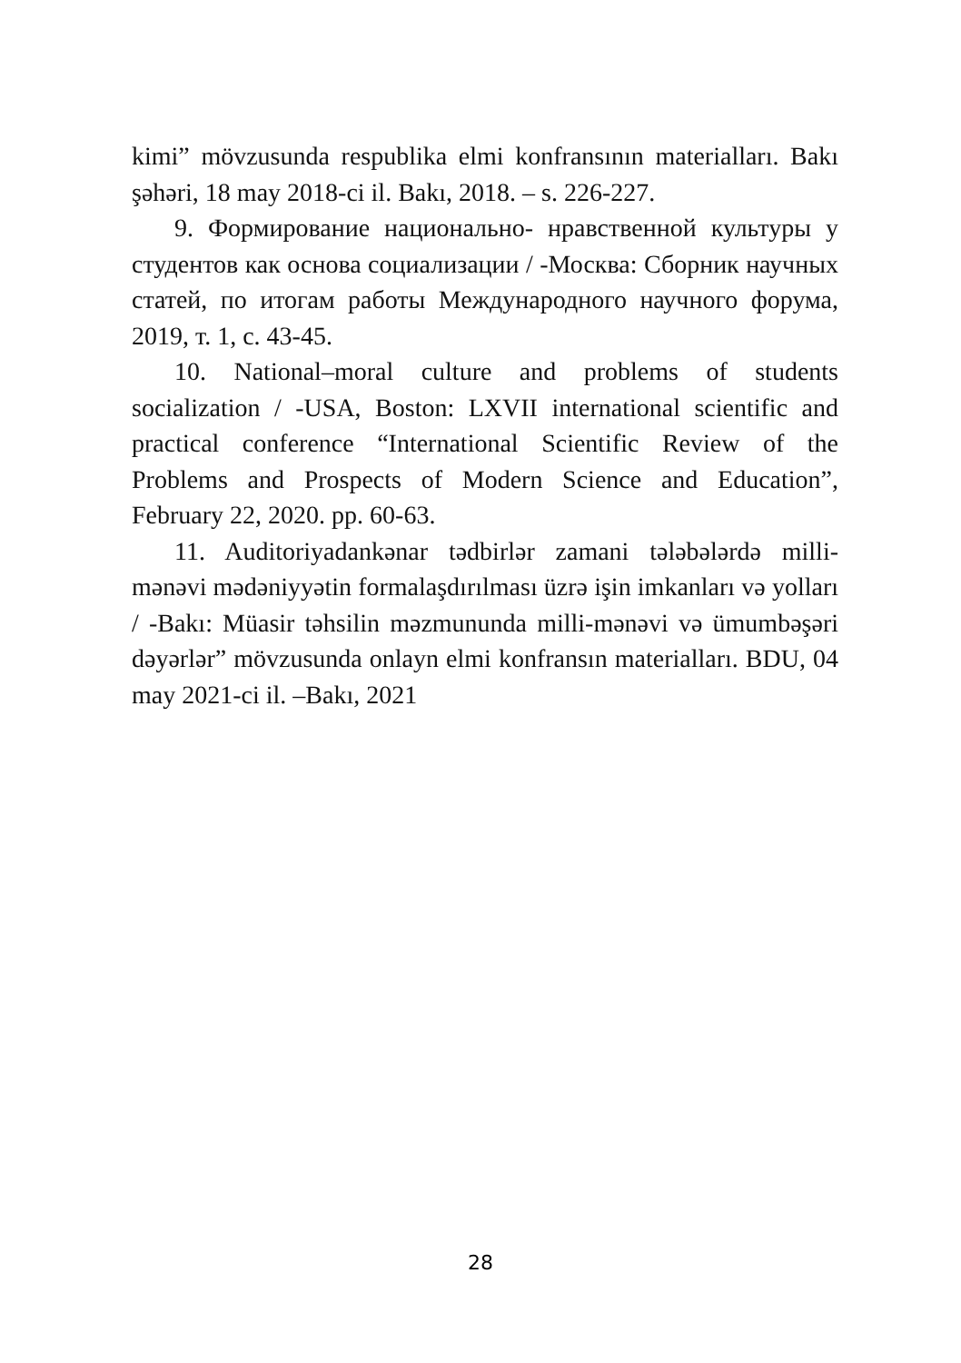kimi” mövzusunda respublika elmi konfransının materialları. Bakı şəhəri, 18 may 2018-ci il. Bakı, 2018. – s. 226-227.
9. Формирование национально- нравственной культуры у студентов как основа социализации / -Москва: Сборник научных статей, по итогам работы Международного научного форума, 2019, т. 1, с. 43-45.
10. National–moral culture and problems of students socialization / -USA, Boston: LXVII international scientific and practical conference “International Scientific Review of the Problems and Prospects of Modern Science and Education”, February 22, 2020. pp. 60-63.
11. Auditoriyadankənar tədbirlər zamani tələbələrdə milli-mənəvi mədəniyyətin formalaşdırılması üzrə işin imkanları və yolları / -Bakı: Müasir təhsilin məzmununda milli-mənəvi və ümumbəşəri dəyərlər” mövzusunda onlayn elmi konfransın materialları. BDU, 04 may 2021-ci il. –Bakı, 2021
28